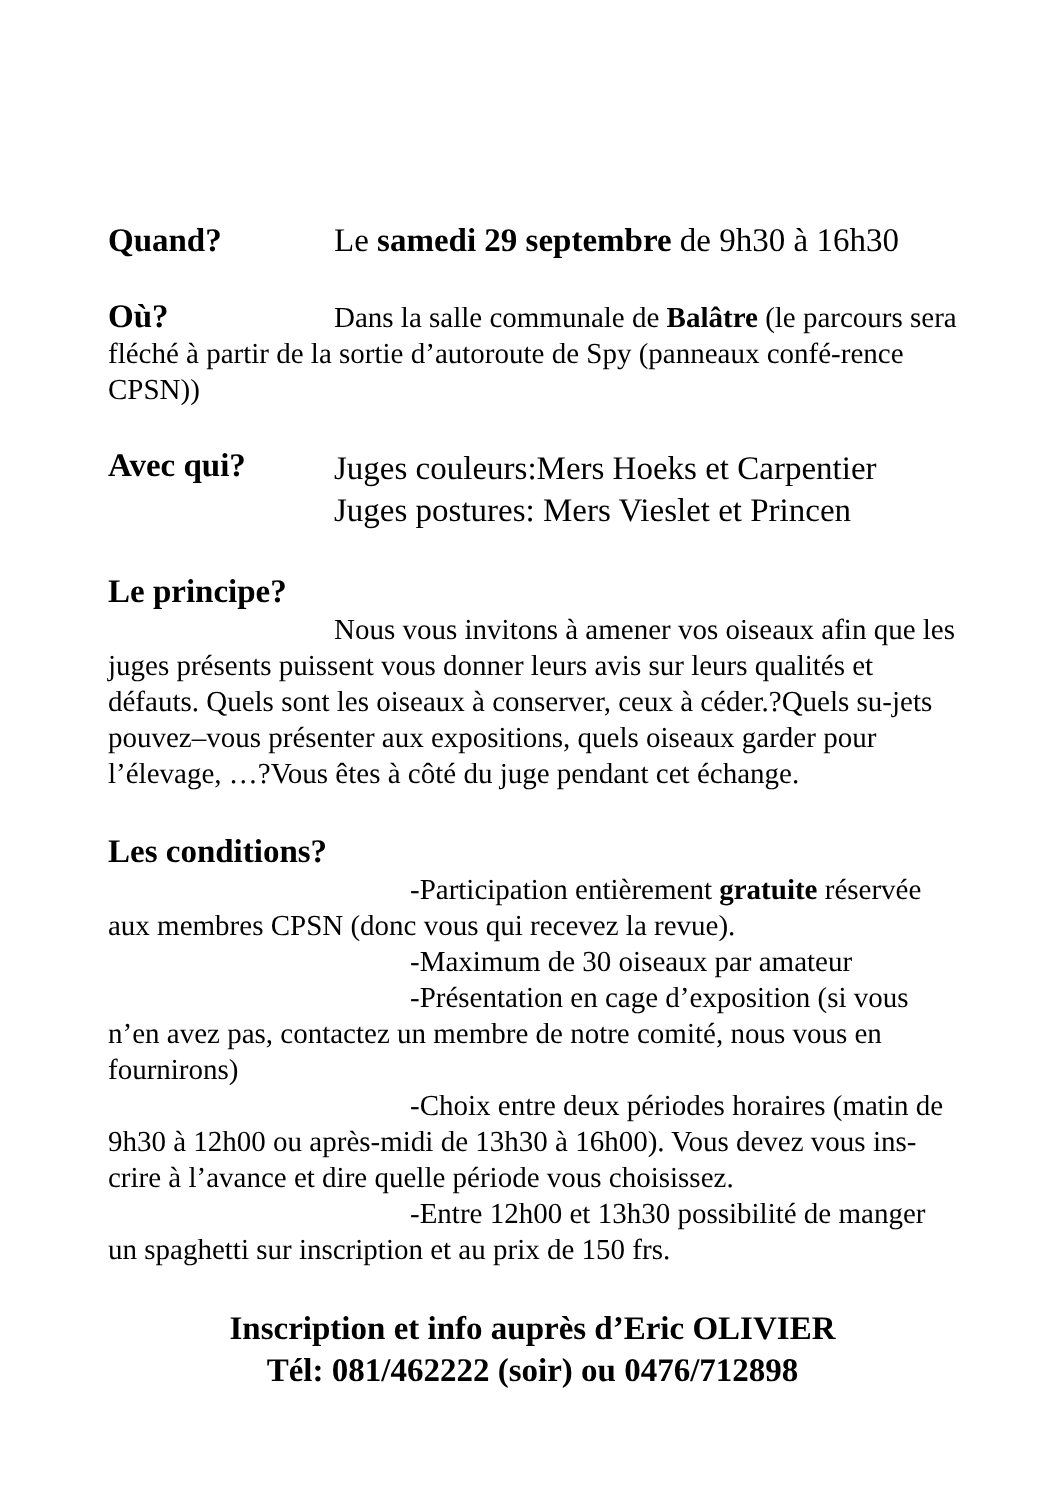Quand? Le samedi 29 septembre de 9h30 à 16h30
Où? Dans la salle communale de Balâtre (le parcours sera fléché à partir de la sortie d’autoroute de Spy (panneaux confé-rence CPSN))
Avec qui?
Juges couleurs:Mers Hoeks et Carpentier
Juges postures: Mers Vieslet et Princen
Le principe?
Nous vous invitons à amener vos oiseaux afin que les juges présents puissent vous donner leurs avis sur leurs qualités et défauts. Quels sont les oiseaux à conserver, ceux à céder.?Quels su-jets pouvez–vous présenter aux expositions, quels oiseaux garder pour l’élevage, …?Vous êtes à côté du juge pendant cet échange.
Les conditions?
-Participation entièrement gratuite réservée aux membres CPSN (donc vous qui recevez la revue).
-Maximum de 30 oiseaux par amateur
-Présentation en cage d’exposition (si vous n’en avez pas, contactez un membre de notre comité, nous vous en fournirons)
-Choix entre deux périodes horaires (matin de 9h30 à 12h00 ou après-midi de 13h30 à 16h00). Vous devez vous ins-crire à l’avance et dire quelle période vous choisissez.
-Entre 12h00 et 13h30 possibilité de manger un spaghetti sur inscription et au prix de 150 frs.
Inscription et info auprès d’Eric OLIVIER
Tél: 081/462222 (soir) ou 0476/712898